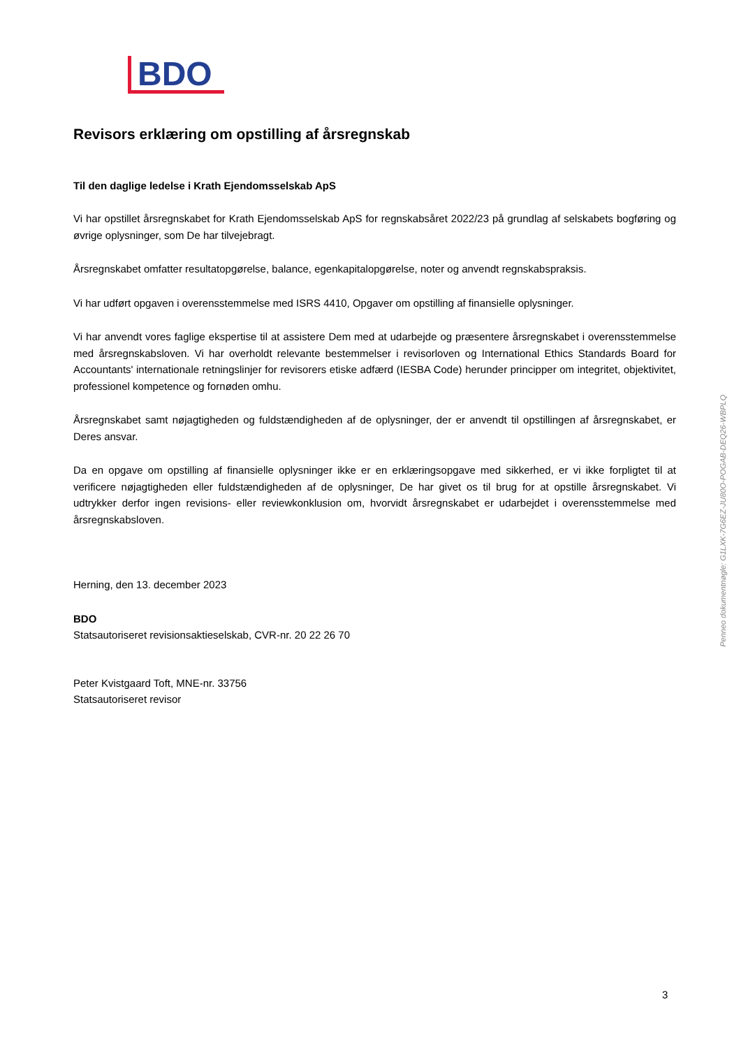BDO
Revisors erklæring om opstilling af årsregnskab
Til den daglige ledelse i Krath Ejendomsselskab ApS
Vi har opstillet årsregnskabet for Krath Ejendomsselskab ApS for regnskabsåret 2022/23 på grundlag af selskabets bogføring og øvrige oplysninger, som De har tilvejebragt.
Årsregnskabet omfatter resultatopgørelse, balance, egenkapitalopgørelse, noter og anvendt regnskabspraksis.
Vi har udført opgaven i overensstemmelse med ISRS 4410, Opgaver om opstilling af finansielle oplysninger.
Vi har anvendt vores faglige ekspertise til at assistere Dem med at udarbejde og præsentere årsregnskabet i overensstemmelse med årsregnskabsloven. Vi har overholdt relevante bestemmelser i revisorloven og International Ethics Standards Board for Accountants' internationale retningslinjer for revisorers etiske adfærd (IESBA Code) herunder principper om integritet, objektivitet, professionel kompetence og fornøden omhu.
Årsregnskabet samt nøjagtigheden og fuldstændigheden af de oplysninger, der er anvendt til opstillingen af årsregnskabet, er Deres ansvar.
Da en opgave om opstilling af finansielle oplysninger ikke er en erklæringsopgave med sikkerhed, er vi ikke forpligtet til at verificere nøjagtigheden eller fuldstændigheden af de oplysninger, De har givet os til brug for at opstille årsregnskabet. Vi udtrykker derfor ingen revisions- eller reviewkonklusion om, hvorvidt årsregnskabet er udarbejdet i overensstemmelse med årsregnskabsloven.
Herning, den 13. december 2023
BDO
Statsautoriseret revisionsaktieselskab, CVR-nr. 20 22 26 70
Peter Kvistgaard Toft, MNE-nr. 33756
Statsautoriseret revisor
Penneo dokumentnøgle: G1LXK-7G6EZ-JU80O-POGAB-DEQ26-WBPLQ
3